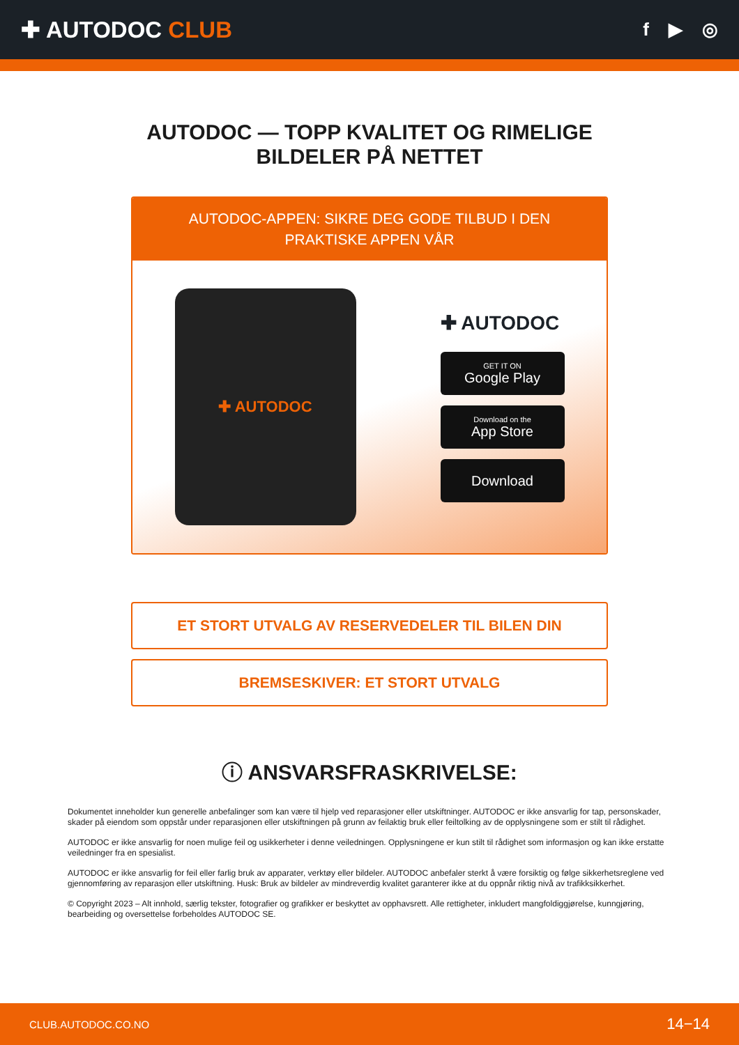✚ AUTODOC CLUB
f ▶ ◎
AUTODOC — TOPP KVALITET OG RIMELIGE BILDELER PÅ NETTET
AUTODOC-APPEN: SIKRE DEG GODE TILBUD I DEN PRAKTISKE APPEN VÅR
✚ AUTODOC
✚ AUTODOC
GET IT ON
Google Play
Download on the
App Store
Download
ET STORT UTVALG AV RESERVEDELER TIL BILEN DIN
BREMSESKIVER: ET STORT UTVALG
ⓘ ANSVARSFRASKRIVELSE:
Dokumentet inneholder kun generelle anbefalinger som kan være til hjelp ved reparasjoner eller utskiftninger. AUTODOC er ikke ansvarlig for tap, personskader, skader på eiendom som oppstår under reparasjonen eller utskiftningen på grunn av feilaktig bruk eller feiltolking av de opplysningene som er stilt til rådighet.
AUTODOC er ikke ansvarlig for noen mulige feil og usikkerheter i denne veiledningen. Opplysningene er kun stilt til rådighet som informasjon og kan ikke erstatte veiledninger fra en spesialist.
AUTODOC er ikke ansvarlig for feil eller farlig bruk av apparater, verktøy eller bildeler. AUTODOC anbefaler sterkt å være forsiktig og følge sikkerhetsreglene ved gjennomføring av reparasjon eller utskiftning. Husk: Bruk av bildeler av mindreverdig kvalitet garanterer ikke at du oppnår riktig nivå av trafikksikkerhet.
© Copyright 2023 – Alt innhold, særlig tekster, fotografier og grafikker er beskyttet av opphavsrett. Alle rettigheter, inkludert mangfoldiggjørelse, kunngjøring, bearbeiding og oversettelse forbeholdes AUTODOC SE.
CLUB.AUTODOC.CO.NO 14−14